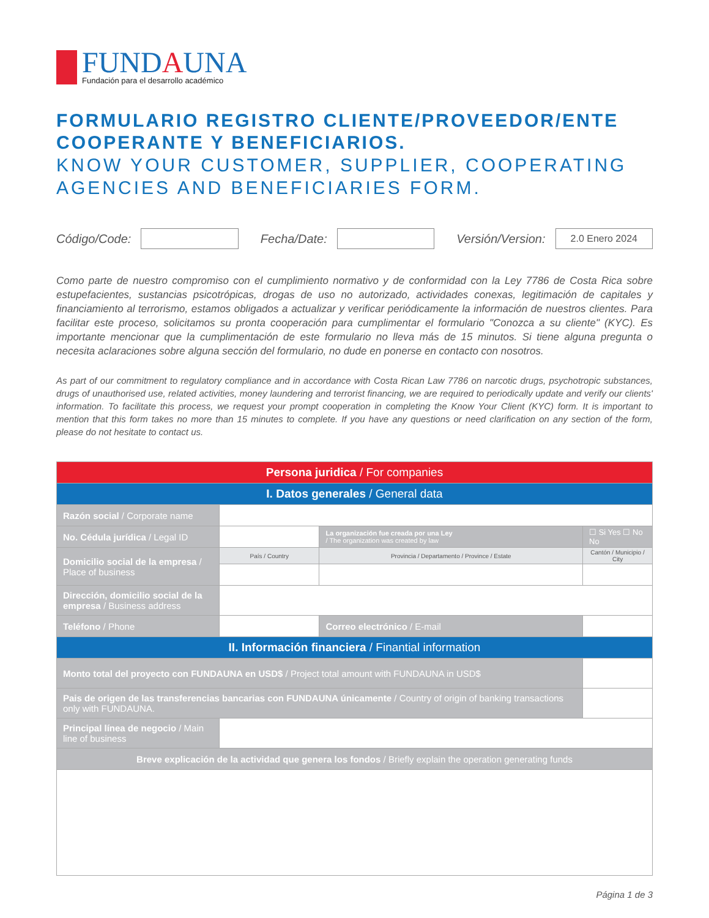FUNDAUNA
Fundación para el desarrollo académico
FORMULARIO REGISTRO CLIENTE/PROVEEDOR/ENTE COOPERANTE Y BENEFICIARIOS.
KNOW YOUR CUSTOMER, SUPPLIER, COOPERATING AGENCIES AND BENEFICIARIES FORM.
Código/Code:
Fecha/Date:
Versión/Version:
2.0 Enero 2024
Como parte de nuestro compromiso con el cumplimiento normativo y de conformidad con la Ley 7786 de Costa Rica sobre estupefacientes, sustancias psicotrópicas, drogas de uso no autorizado, actividades conexas, legitimación de capitales y financiamiento al terrorismo, estamos obligados a actualizar y verificar periódicamente la información de nuestros clientes. Para facilitar este proceso, solicitamos su pronta cooperación para cumplimentar el formulario "Conozca a su cliente" (KYC). Es importante mencionar que la cumplimentación de este formulario no lleva más de 15 minutos. Si tiene alguna pregunta o necesita aclaraciones sobre alguna sección del formulario, no dude en ponerse en contacto con nosotros.
As part of our commitment to regulatory compliance and in accordance with Costa Rican Law 7786 on narcotic drugs, psychotropic substances, drugs of unauthorised use, related activities, money laundering and terrorist financing, we are required to periodically update and verify our clients' information. To facilitate this process, we request your prompt cooperation in completing the Know Your Client (KYC) form. It is important to mention that this form takes no more than 15 minutes to complete. If you have any questions or need clarification on any section of the form, please do not hesitate to contact us.
| Persona juridica / For companies | | | |
| I. Datos generales / General data | | | |
| Razón social / Corporate name | | | |
| No. Cédula jurídica / Legal ID | | La organización fue creada por una Ley / The organization was created by law | ☐ Si Yes ☐ No No |
| Domicilio social de la empresa / Place of business | País / Country | Provincia / Departamento / Province / Estate | Cantón / Municipio / City |
| Dirección, domicilio social de la empresa / Business address | | | |
| Teléfono / Phone | | Correo electrónico / E-mail | |
| II. Información financiera / Finantial information | | | |
| Monto total del proyecto con FUNDAUNA en USD$ / Project total amount with FUNDAUNA in USD$ | | | |
| Pais de origen de las transferencias bancarias con FUNDAUNA únicamente / Country of origin of banking transactions only with FUNDAUNA. | | | |
| Principal línea de negocio / Main line of business | | | |
| Breve explicación de la actividad que genera los fondos / Briefly explain the operation generating funds | | | |
Página 1 de 3